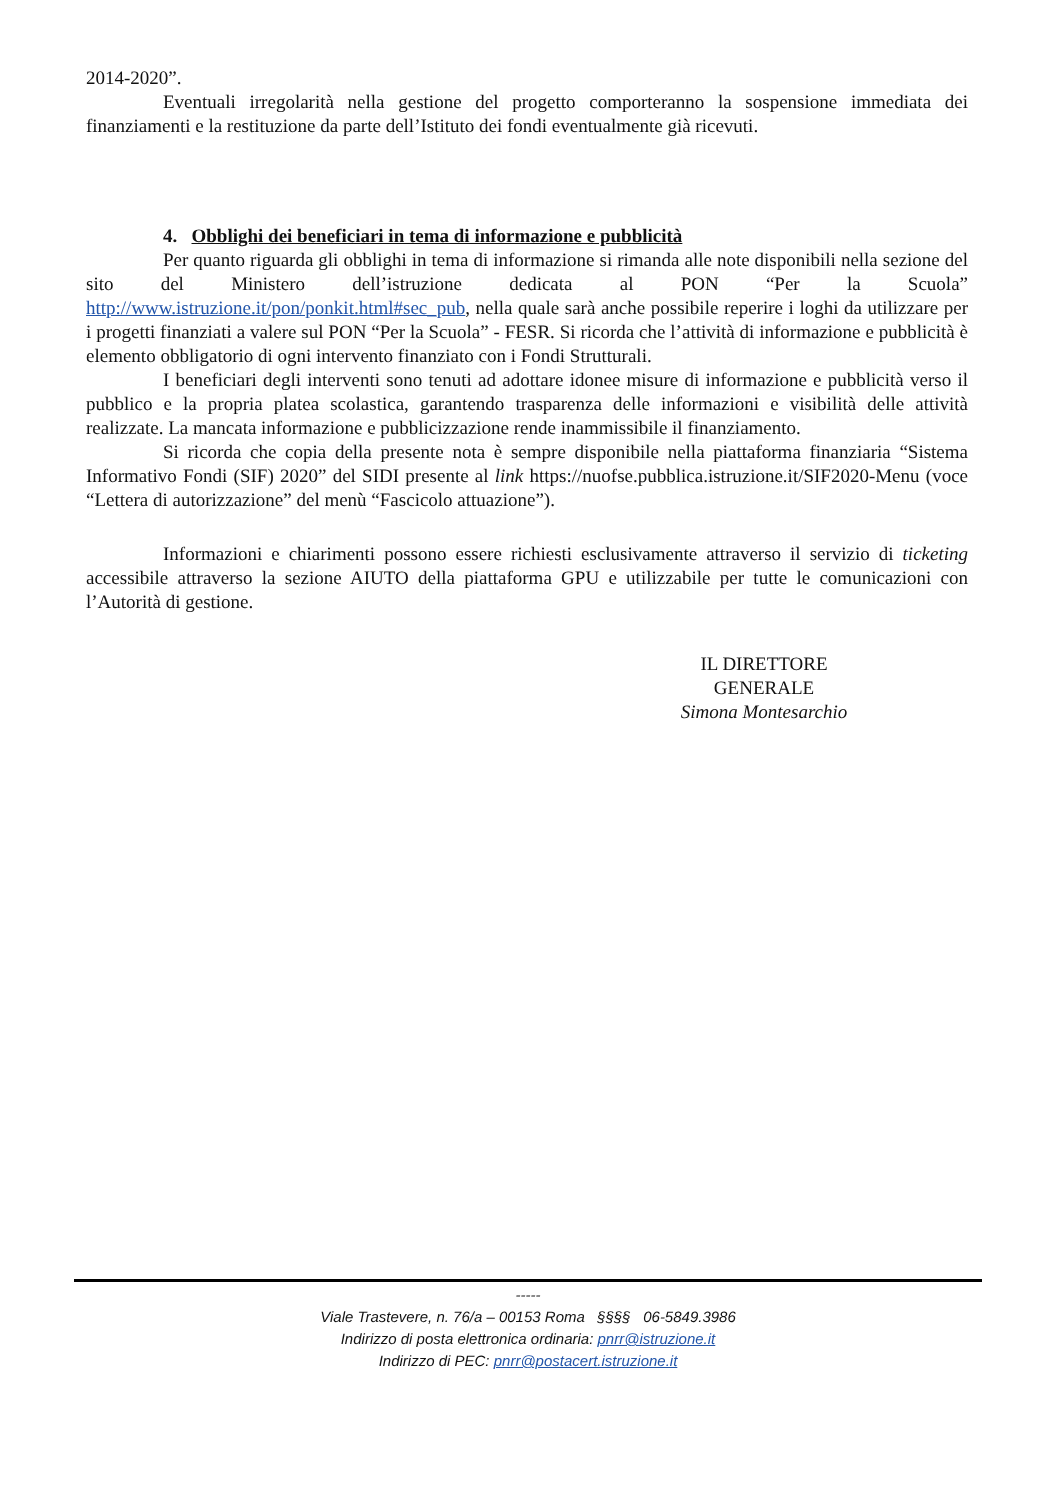2014-2020”.
Eventuali irregolarità nella gestione del progetto comporteranno la sospensione immediata dei finanziamenti e la restituzione da parte dell’Istituto dei fondi eventualmente già ricevuti.
4. Obblighi dei beneficiari in tema di informazione e pubblicità
Per quanto riguarda gli obblighi in tema di informazione si rimanda alle note disponibili nella sezione del sito del Ministero dell’istruzione dedicata al PON “Per la Scuola” http://www.istruzione.it/pon/ponkit.html#sec_pub, nella quale sarà anche possibile reperire i loghi da utilizzare per i progetti finanziati a valere sul PON “Per la Scuola” - FESR. Si ricorda che l’attività di informazione e pubblicità è elemento obbligatorio di ogni intervento finanziato con i Fondi Strutturali.
I beneficiari degli interventi sono tenuti ad adottare idonee misure di informazione e pubblicità verso il pubblico e la propria platea scolastica, garantendo trasparenza delle informazioni e visibilità delle attività realizzate. La mancata informazione e pubblicizzazione rende inammissibile il finanziamento.
Si ricorda che copia della presente nota è sempre disponibile nella piattaforma finanziaria “Sistema Informativo Fondi (SIF) 2020” del SIDI presente al link https://nuofse.pubblica.istruzione.it/SIF2020-Menu (voce “Lettera di autorizzazione” del menù “Fascicolo attuazione”).
Informazioni e chiarimenti possono essere richiesti esclusivamente attraverso il servizio di ticketing accessibile attraverso la sezione AIUTO della piattaforma GPU e utilizzabile per tutte le comunicazioni con l’Autorità di gestione.
IL DIRETTORE GENERALE
Simona Montesarchio
-----
Viale Trastevere, n. 76/a – 00153 Roma §§§§ 06-5849.3986
Indirizzo di posta elettronica ordinaria: pnrr@istruzione.it
Indirizzo di PEC: pnrr@postacert.istruzione.it